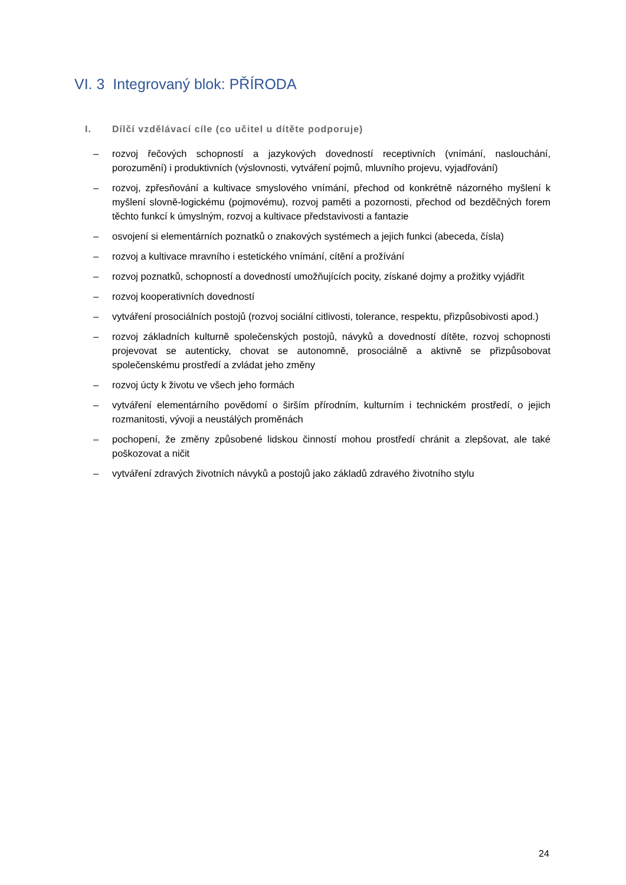VI. 3 Integrovaný blok: PŘÍRODA
I. Dílčí vzdělávací cíle (co učitel u dítěte podporuje)
– rozvoj řečových schopností a jazykových dovedností receptivních (vnímání, naslouchání, porozumění) i produktivních (výslovnosti, vytváření pojmů, mluvního projevu, vyjadřování)
– rozvoj, zpřesňování a kultivace smyslového vnímání, přechod od konkrétně názorného myšlení k myšlení slovně-logickému (pojmovému), rozvoj paměti a pozornosti, přechod od bezděčných forem těchto funkcí k úmyslným, rozvoj a kultivace představivosti a fantazie
– osvojení si elementárních poznatků o znakových systémech a jejich funkci (abeceda, čísla)
– rozvoj a kultivace mravního i estetického vnímání, cítění a prožívání
– rozvoj poznatků, schopností a dovedností umožňujících pocity, získané dojmy a prožitky vyjádřit
– rozvoj kooperativních dovedností
– vytváření prosociálních postojů (rozvoj sociální citlivosti, tolerance, respektu, přizpůsobivosti apod.)
– rozvoj základních kulturně společenských postojů, návyků a dovedností dítěte, rozvoj schopnosti projevovat se autenticky, chovat se autonomně, prosociálně a aktivně se přizpůsobovat společenskému prostředí a zvládat jeho změny
– rozvoj úcty k životu ve všech jeho formách
– vytváření elementárního povědomí o širším přírodním, kulturním i technickém prostředí, o jejich rozmanitosti, vývoji a neustálých proměnách
– pochopení, že změny způsobené lidskou činností mohou prostředí chránit a zlepšovat, ale také poškozovat a ničit
– vytváření zdravých životních návyků a postojů jako základů zdravého životního stylu
24